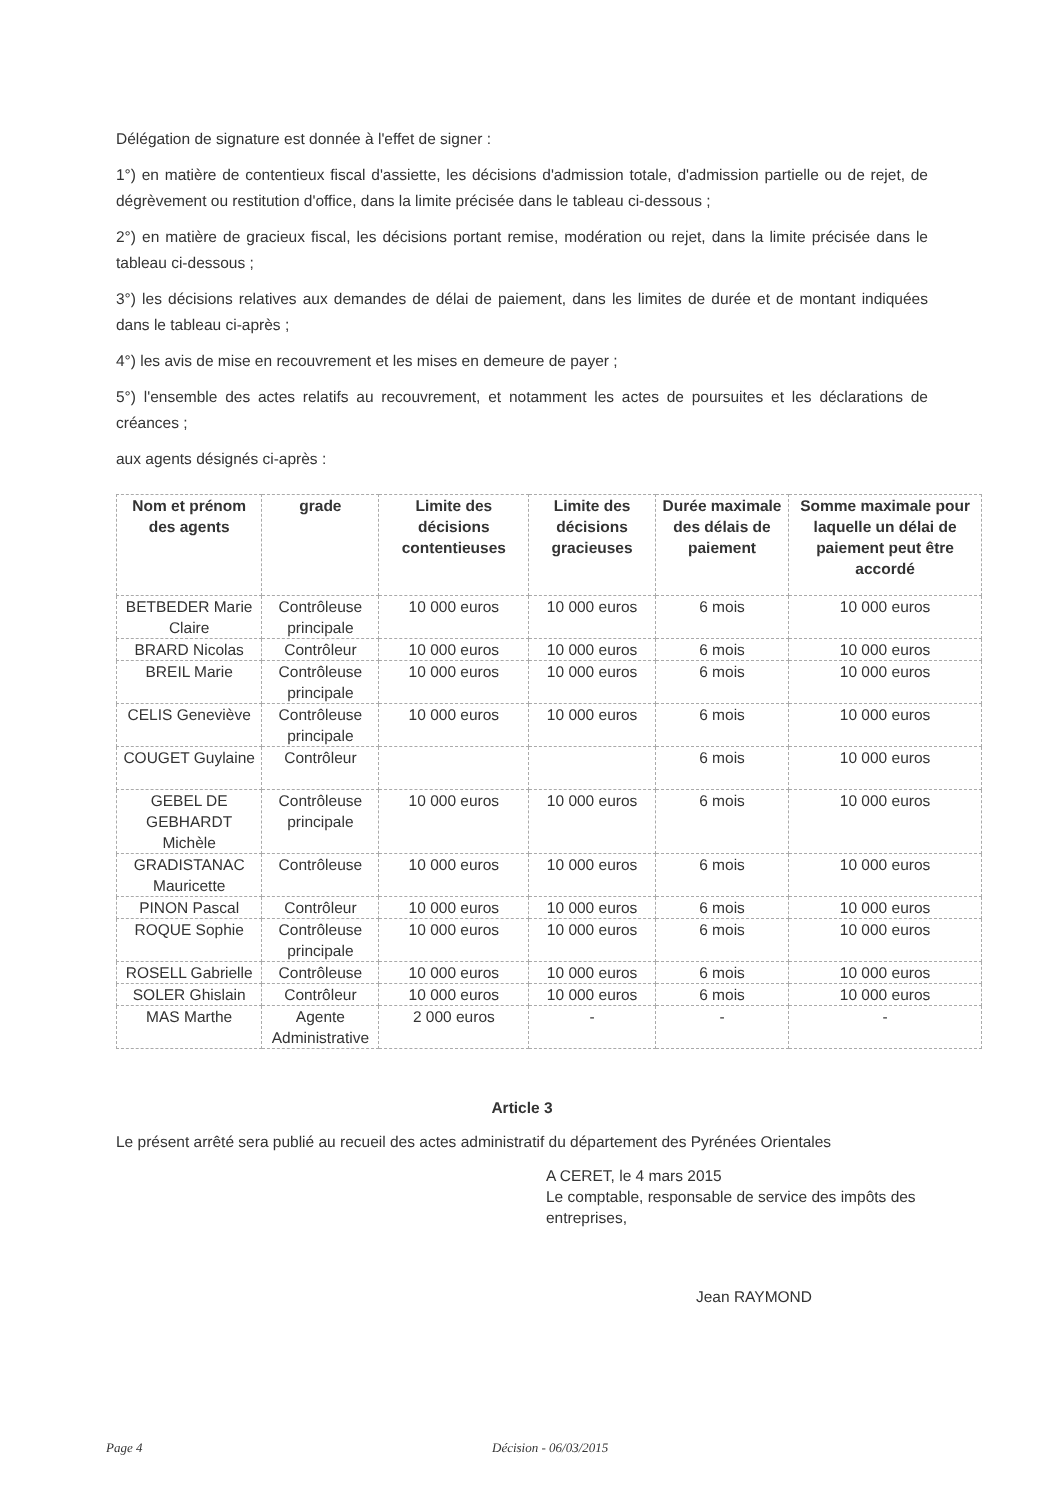Délégation de signature est donnée à l'effet de signer :
1°) en matière de contentieux fiscal d'assiette, les décisions d'admission totale, d'admission partielle ou de rejet, de dégrèvement ou restitution d'office, dans la limite précisée dans le tableau ci-dessous ;
2°) en matière de gracieux fiscal, les décisions portant remise, modération ou rejet, dans la limite précisée dans le tableau ci-dessous ;
3°) les décisions relatives aux demandes de délai de paiement, dans les limites de durée et de montant indiquées dans le tableau ci-après ;
4°) les avis de mise en recouvrement et les mises en demeure de payer ;
5°) l'ensemble des actes relatifs au recouvrement, et notamment les actes de poursuites et les déclarations de créances ;
aux agents désignés ci-après :
| Nom et prénom des agents | grade | Limite des décisions contentieuses | Limite des décisions gracieuses | Durée maximale des délais de paiement | Somme maximale pour laquelle un délai de paiement peut être accordé |
| --- | --- | --- | --- | --- | --- |
| BETBEDER Marie Claire | Contrôleuse principale | 10 000 euros | 10 000 euros | 6 mois | 10 000 euros |
| BRARD Nicolas | Contrôleur | 10 000 euros | 10 000 euros | 6 mois | 10 000 euros |
| BREIL Marie | Contrôleuse principale | 10 000 euros | 10 000 euros | 6 mois | 10 000 euros |
| CELIS Geneviève | Contrôleuse principale | 10 000 euros | 10 000 euros | 6 mois | 10 000 euros |
| COUGET Guylaine | Contrôleur | | | 6 mois | 10 000 euros |
| GEBEL DE GEBHARDT Michèle | Contrôleuse principale | 10 000 euros | 10 000 euros | 6 mois | 10 000 euros |
| GRADISTANAC Mauricette | Contrôleuse | 10 000 euros | 10 000 euros | 6 mois | 10 000 euros |
| PINON Pascal | Contrôleur | 10 000 euros | 10 000 euros | 6 mois | 10 000 euros |
| ROQUE Sophie | Contrôleuse principale | 10 000 euros | 10 000 euros | 6 mois | 10 000 euros |
| ROSELL Gabrielle | Contrôleuse | 10 000 euros | 10 000 euros | 6 mois | 10 000 euros |
| SOLER Ghislain | Contrôleur | 10 000 euros | 10 000 euros | 6 mois | 10 000 euros |
| MAS Marthe | Agente Administrative | 2 000 euros | - | - | - |
Article 3
Le présent arrêté sera publié au recueil des actes administratif du département des Pyrénées Orientales
A CERET, le 4 mars 2015
Le comptable, responsable de service des impôts des entreprises,
Jean RAYMOND
Page 4 Décision - 06/03/2015